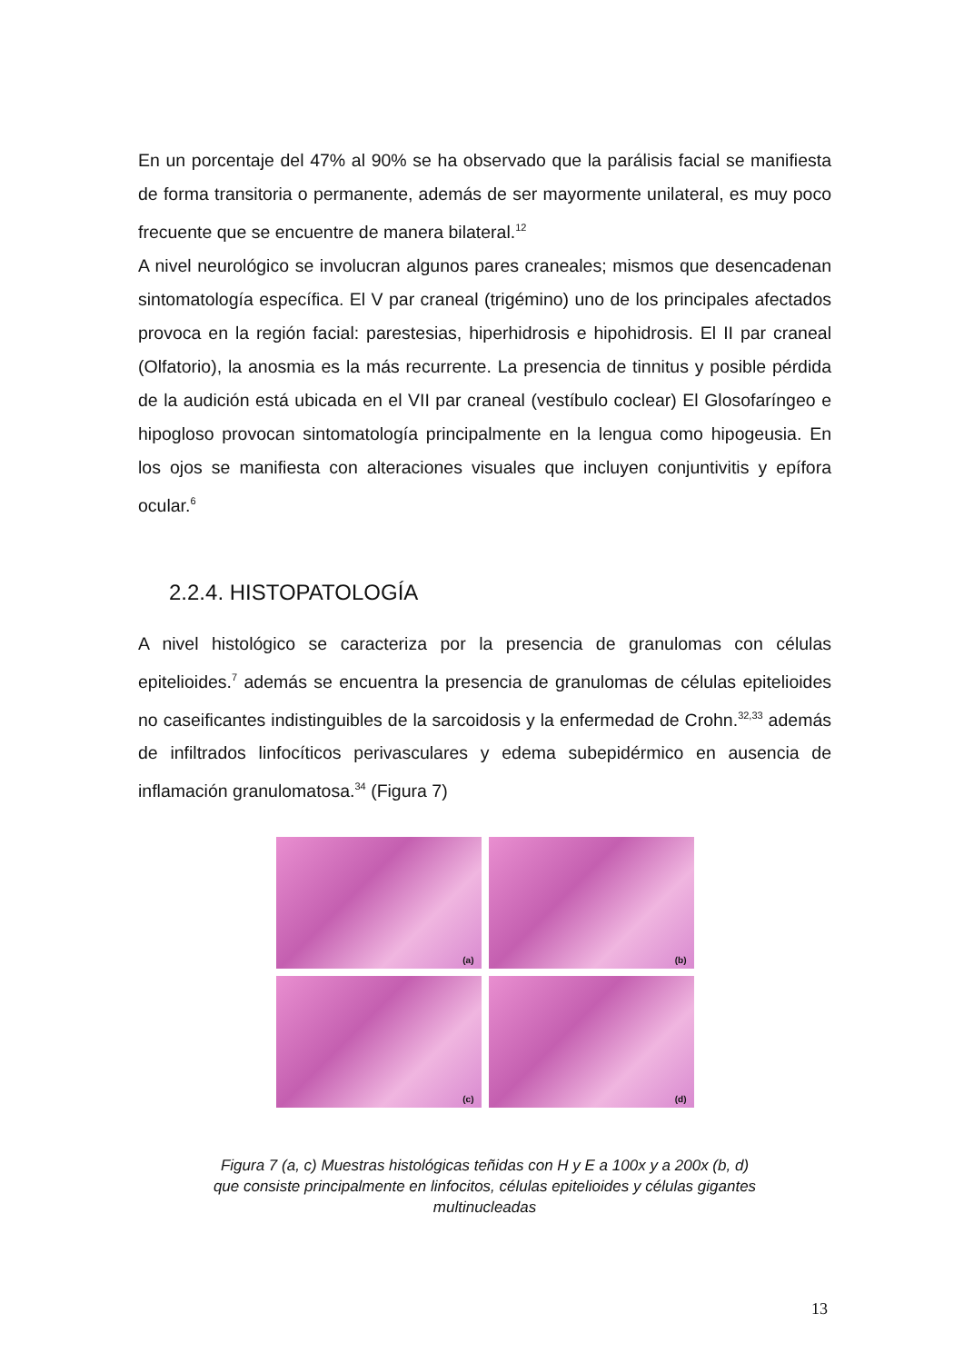En un porcentaje del 47% al 90% se ha observado que la parálisis facial se manifiesta de forma transitoria o permanente, además de ser mayormente unilateral, es muy poco frecuente que se encuentre de manera bilateral.<sup>12</sup>
A nivel neurológico se involucran algunos pares craneales; mismos que desencadenan sintomatología específica. El V par craneal (trigémino) uno de los principales afectados provoca en la región facial: parestesias, hiperhidrosis e hipohidrosis. El II par craneal (Olfatorio), la anosmia es la más recurrente. La presencia de tinnitus y posible pérdida de la audición está ubicada en el VII par craneal (vestíbulo coclear) El Glosofaríngeo e hipogloso provocan sintomatología principalmente en la lengua como hipogeusia. En los ojos se manifiesta con alteraciones visuales que incluyen conjuntivitis y epífora ocular.<sup>6</sup>
2.2.4. HISTOPATOLOGÍA
A nivel histológico se caracteriza por la presencia de granulomas con células epitelioides.<sup>7</sup> además se encuentra la presencia de granulomas de células epitelioides no caseificantes indistinguibles de la sarcoidosis y la enfermedad de Crohn.<sup>32,33</sup> además de infiltrados linfocíticos perivasculares y edema subepidérmico en ausencia de inflamación granulomatosa.<sup>34</sup> (Figura 7)
(a)
(b)
(c)
(d)
Figura 7 (a, c) Muestras histológicas teñidas con H y E a 100x y a 200x (b, d)
que consiste principalmente en linfocitos, células epitelioides y células gigantes
multinucleadas
13